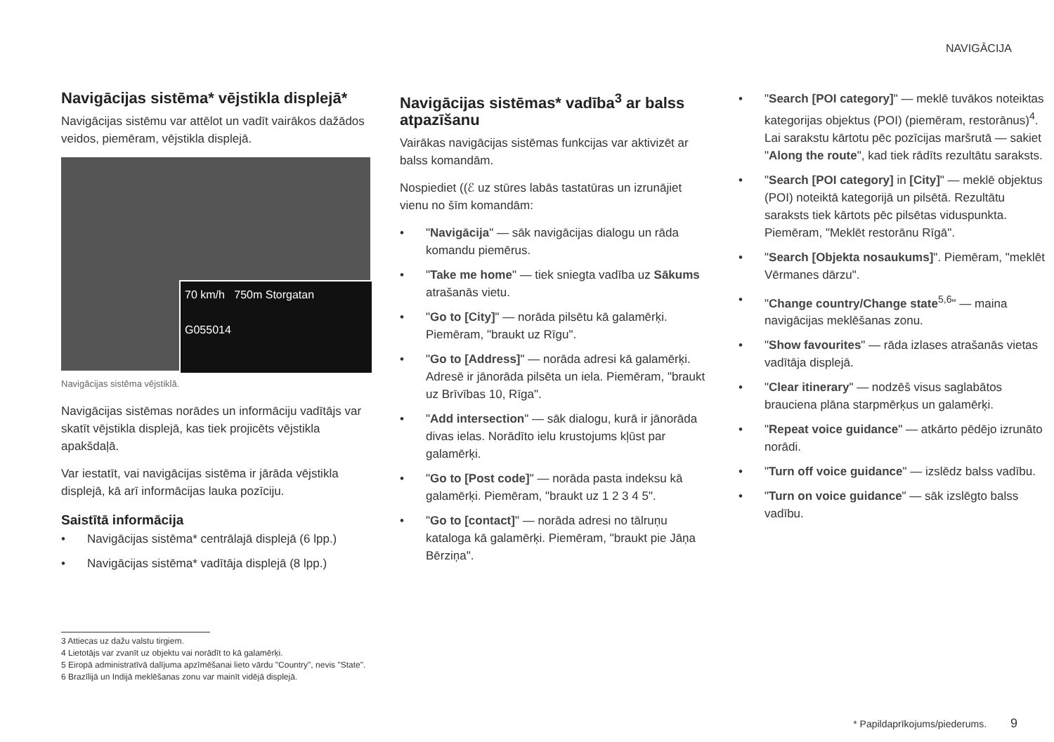NAVIGĀCIJA
Navigācijas sistēma* vējstikla displejā*
Navigācijas sistēmu var attēlot un vadīt vairākos dažādos veidos, piemēram, vējstikla displejā.
70 km/h 750m Storgatan
G055014
Navigācijas sistēma vējstiklā.
Navigācijas sistēmas norādes un informāciju vadītājs var skatīt vējstikla displejā, kas tiek projicēts vējstikla apakšdaļā.
Var iestatīt, vai navigācijas sistēma ir jārāda vējstikla displejā, kā arī informācijas lauka pozīciju.
Saistītā informācija
• Navigācijas sistēma* centrālajā displejā (6 lpp.)
• Navigācijas sistēma* vadītāja displejā (8 lpp.)
Navigācijas sistēmas* vadība<sup>3</sup> ar balss atpazīšanu
Vairākas navigācijas sistēmas funkcijas var aktivizēt ar balss komandām.
Nospiediet ((ℰ uz stūres labās tastatūras un izrunājiet vienu no šīm komandām:
• "Navigācija" — sāk navigācijas dialogu un rāda komandu piemērus.
• "Take me home" — tiek sniegta vadība uz Sākums atrašanās vietu.
• "Go to [City]" — norāda pilsētu kā galamērķi. Piemēram, "braukt uz Rīgu".
• "Go to [Address]" — norāda adresi kā galamērķi. Adresē ir jānorāda pilsēta un iela. Piemēram, "braukt uz Brīvības 10, Rīga".
• "Add intersection" — sāk dialogu, kurā ir jānorāda divas ielas. Norādīto ielu krustojums kļūst par galamērķi.
• "Go to [Post code]" — norāda pasta indeksu kā galamērķi. Piemēram, "braukt uz 1 2 3 4 5".
• "Go to [contact]" — norāda adresi no tālruņu kataloga kā galamērķi. Piemēram, "braukt pie Jāņa Bērziņa".
• "Search [POI category]" — meklē tuvākos noteiktas kategorijas objektus (POI) (piemēram, restorānus)<sup>4</sup>. Lai sarakstu kārtotu pēc pozīcijas maršrutā — sakiet "Along the route", kad tiek rādīts rezultātu saraksts.
• "Search [POI category] in [City]" — meklē objektus (POI) noteiktā kategorijā un pilsētā. Rezultātu saraksts tiek kārtots pēc pilsētas viduspunkta. Piemēram, "Meklēt restorānu Rīgā".
• "Search [Objekta nosaukums]". Piemēram, "meklēt Vērmanes dārzu".
• "Change country/Change state<sup>5,6</sup>" — maina navigācijas meklēšanas zonu.
• "Show favourites" — rāda izlases atrašanās vietas vadītāja displejā.
• "Clear itinerary" — nodzēš visus saglabātos brauciena plāna starpmērķus un galamērķi.
• "Repeat voice guidance" — atkārto pēdējo izrunāto norādi.
• "Turn off voice guidance" — izslēdz balss vadību.
• "Turn on voice guidance" — sāk izslēgto balss vadību.
3 Attiecas uz dažu valstu tirgiem.
4 Lietotājs var zvanīt uz objektu vai norādīt to kā galamērķi.
5 Eiropā administratīvā dalījuma apzīmēšanai lieto vārdu "Country", nevis "State".
6 Brazīlijā un Indijā meklēšanas zonu var mainīt vidējā displejā.
* Papildaprīkojums/piederums. 9